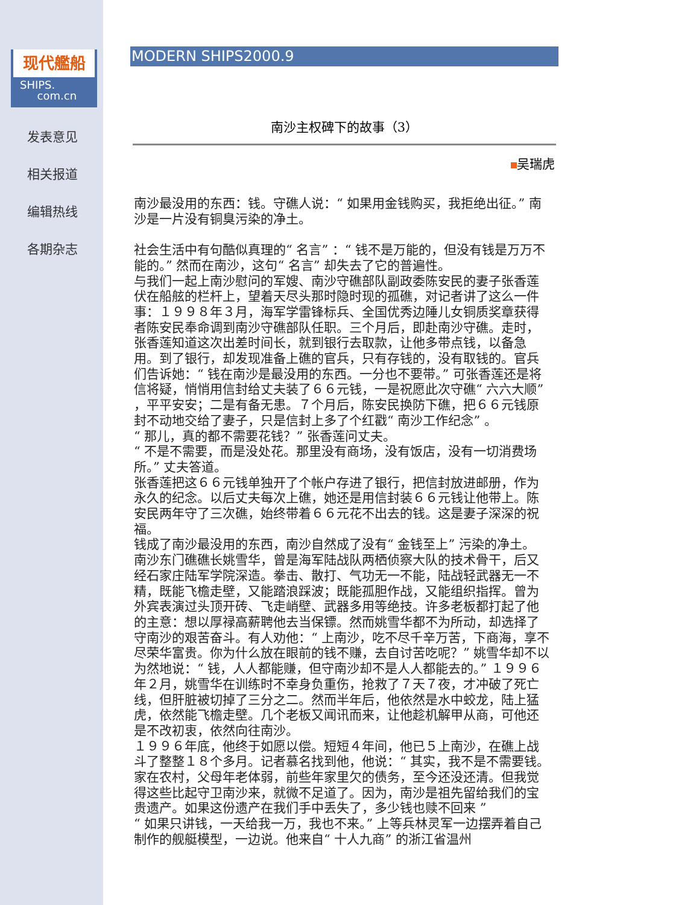现代艦船
SHIPS.
com.cn
发表意见
相关报道
编辑热线
各期杂志
MODERN SHIPS2000.9
南沙主权碑下的故事（3）
吴瑞虎
南沙最没用的东西：钱。守礁人说：“ 如果用金钱购买，我拒绝出征。” 南沙是一片没有铜臭污染的净土。
社会生活中有句酷似真理的“ 名言” ：“ 钱不是万能的，但没有钱是万万不能的。” 然而在南沙，这句“ 名言” 却失去了它的普遍性。
与我们一起上南沙慰问的军嫂、南沙守礁部队副政委陈安民的妻子张香莲伏在船舷的栏杆上，望着天尽头那时隐时现的孤礁，对记者讲了这么一件事：１９９８年３月，海军学雷锋标兵、全国优秀边陲儿女铜质奖章获得者陈安民奉命调到南沙守礁部队任职。三个月后，即赴南沙守礁。走时，张香莲知道这次出差时间长，就到银行去取款，让他多带点钱，以备急用。到了银行，却发现准备上礁的官兵，只有存钱的，没有取钱的。官兵们告诉她：“ 钱在南沙是最没用的东西。一分也不要带。” 可张香莲还是将信将疑，悄悄用信封给丈夫装了６６元钱，一是祝愿此次守礁“ 六六大顺” ，平平安安；二是有备无患。７个月后，陈安民换防下礁，把６６元钱原封不动地交给了妻子，只是信封上多了个红戳“ 南沙工作纪念” 。
“ 那儿，真的都不需要花钱？” 张香莲问丈夫。
“ 不是不需要，而是没处花。那里没有商场，没有饭店，没有一切消费场所。” 丈夫答道。
张香莲把这６６元钱单独开了个帐户存进了银行，把信封放进邮册，作为永久的纪念。以后丈夫每次上礁，她还是用信封装６６元钱让他带上。陈安民两年守了三次礁，始终带着６６元花不出去的钱。这是妻子深深的祝福。
钱成了南沙最没用的东西，南沙自然成了没有“ 金钱至上” 污染的净土。
南沙东门礁礁长姚雪华，曾是海军陆战队两栖侦察大队的技术骨干，后又经石家庄陆军学院深造。拳击、散打、气功无一不能，陆战轻武器无一不精，既能飞檐走壁，又能踏浪踩波；既能孤胆作战，又能组织指挥。曾为外宾表演过头顶开砖、飞走峭壁、武器多用等绝技。许多老板都打起了他的主意：想以厚禄高薪聘他去当保镖。然而姚雪华都不为所动，却选择了守南沙的艰苦奋斗。有人劝他：“ 上南沙，吃不尽千辛万苦，下商海，享不尽荣华富贵。你为什么放在眼前的钱不赚，去自讨苦吃呢？” 姚雪华却不以为然地说：“ 钱，人人都能赚，但守南沙却不是人人都能去的。” １９９６年２月，姚雪华在训练时不幸身负重伤，抢救了７天７夜，才冲破了死亡线，但肝脏被切掉了三分之二。然而半年后，他依然是水中蛟龙，陆上猛虎，依然能飞檐走壁。几个老板又闻讯而来，让他趁机解甲从商，可他还是不改初衷，依然向往南沙。
１９９６年底，他终于如愿以偿。短短４年间，他已５上南沙，在礁上战斗了整整１８个多月。记者慕名找到他，他说：“ 其实，我不是不需要钱。家在农村，父母年老体弱，前些年家里欠的债务，至今还没还清。但我觉得这些比起守卫南沙来，就微不足道了。因为，南沙是祖先留给我们的宝贵遗产。如果这份遗产在我们手中丢失了，多少钱也赎不回来 ”
“ 如果只讲钱，一天给我一万，我也不来。” 上等兵林灵军一边摆弄着自己制作的舰艇模型，一边说。他来自“ 十人九商” 的浙江省温州